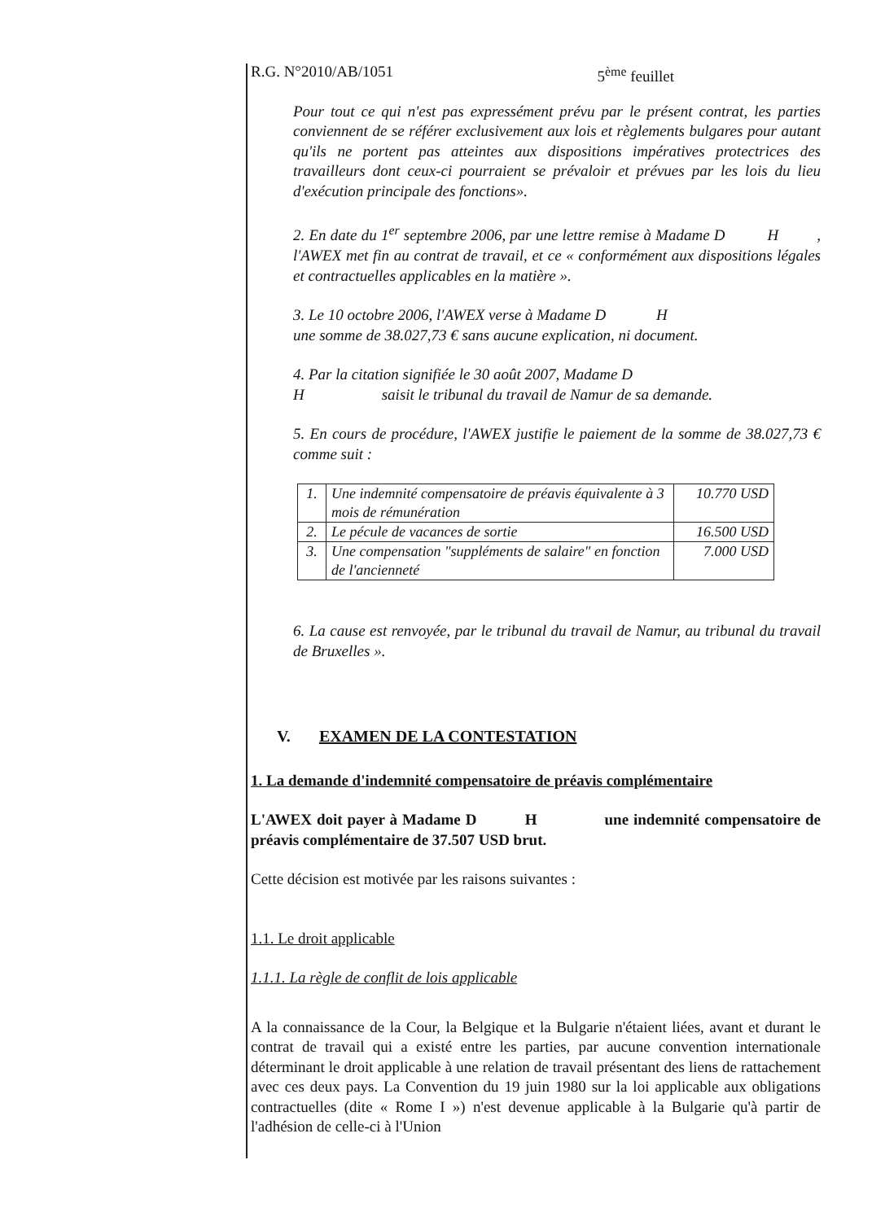R.G. N°2010/AB/1051 5<sup>ème</sup> feuillet
Pour tout ce qui n'est pas expressément prévu par le présent contrat, les parties conviennent de se référer exclusivement aux lois et règlements bulgares pour autant qu'ils ne portent pas atteintes aux dispositions impératives protectrices des travailleurs dont ceux-ci pourraient se prévaloir et prévues par les lois du lieu d'exécution principale des fonctions».
2. En date du 1<sup>er</sup> septembre 2006, par une lettre remise à Madame D H , l'AWEX met fin au contrat de travail, et ce « conformément aux dispositions légales et contractuelles applicables en la matière ».
3. Le 10 octobre 2006, l'AWEX verse à Madame D H
une somme de 38.027,73 € sans aucune explication, ni document.
4. Par la citation signifiée le 30 août 2007, Madame D
H saisit le tribunal du travail de Namur de sa demande.
5. En cours de procédure, l'AWEX justifie le paiement de la somme de 38.027,73 € comme suit :
| 1. | Une indemnité compensatoire de préavis équivalente à 3 mois de rémunération | 10.770 USD |
| 2. | Le pécule de vacances de sortie | 16.500 USD |
| 3. | Une compensation "suppléments de salaire" en fonction de l'ancienneté | 7.000 USD |
6. La cause est renvoyée, par le tribunal du travail de Namur, au tribunal du travail de Bruxelles ».
V. EXAMEN DE LA CONTESTATION
1. La demande d'indemnité compensatoire de préavis complémentaire
L'AWEX doit payer à Madame D H une indemnité compensatoire de préavis complémentaire de 37.507 USD brut.
Cette décision est motivée par les raisons suivantes :
1.1. Le droit applicable
1.1.1. La règle de conflit de lois applicable
A la connaissance de la Cour, la Belgique et la Bulgarie n'étaient liées, avant et durant le contrat de travail qui a existé entre les parties, par aucune convention internationale déterminant le droit applicable à une relation de travail présentant des liens de rattachement avec ces deux pays. La Convention du 19 juin 1980 sur la loi applicable aux obligations contractuelles (dite « Rome I ») n'est devenue applicable à la Bulgarie qu'à partir de l'adhésion de celle-ci à l'Union